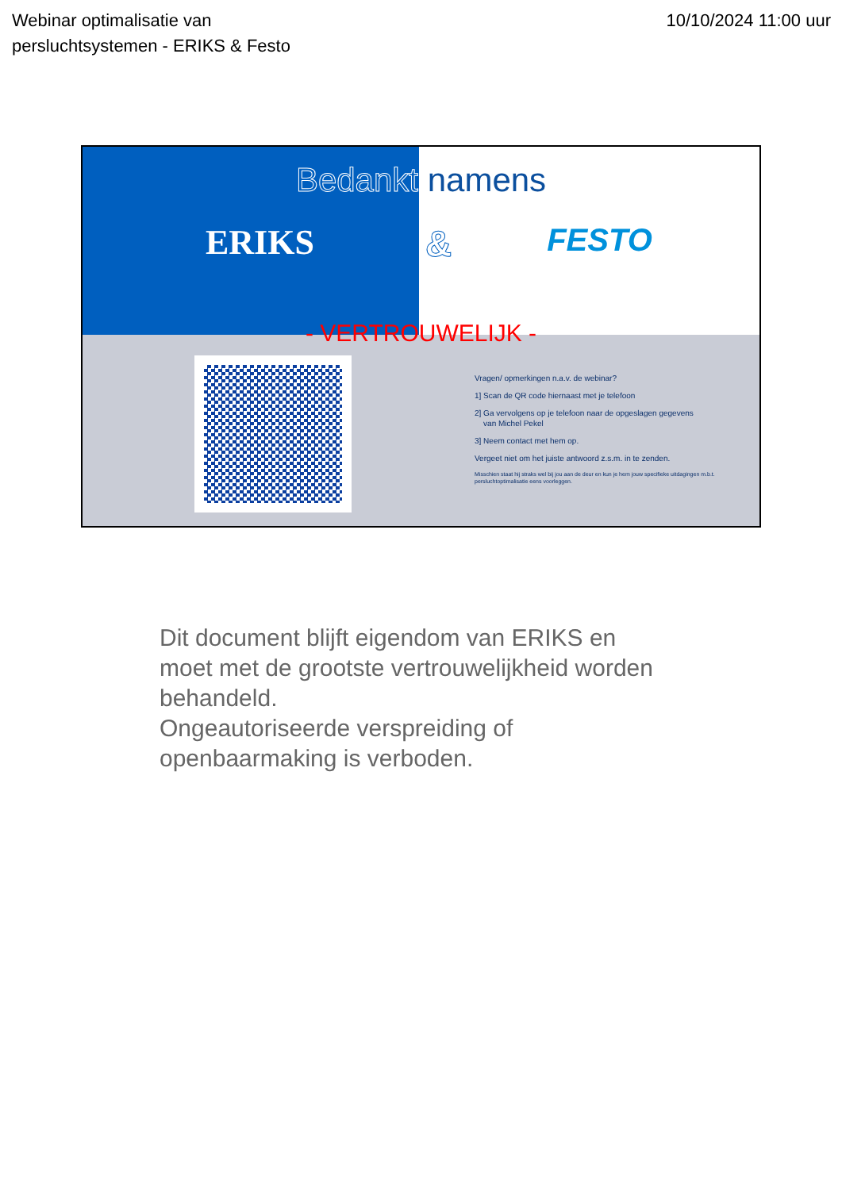Webinar optimalisatie van
persluchtsystemen - ERIKS & Festo
10/10/2024 11:00 uur
Bedankt namens
ERIKS & FESTO
- VERTROUWELIJK -
Vragen/ opmerkingen n.a.v. de webinar?
1] Scan de QR code hiernaast met je telefoon
2] Ga vervolgens op je telefoon naar de opgeslagen gegevens
van Michel Pekel
3] Neem contact met hem op.
Vergeet niet om het juiste antwoord z.s.m. in te zenden.
Misschien staat hij straks wel bij jou aan de deur en kun je hem jouw specifieke uitdagingen m.b.t. persluchtoptimalisatie eens voorleggen.
Dit document blijft eigendom van ERIKS en moet met de grootste vertrouwelijkheid worden behandeld.
Ongeautoriseerde verspreiding of openbaarmaking is verboden.